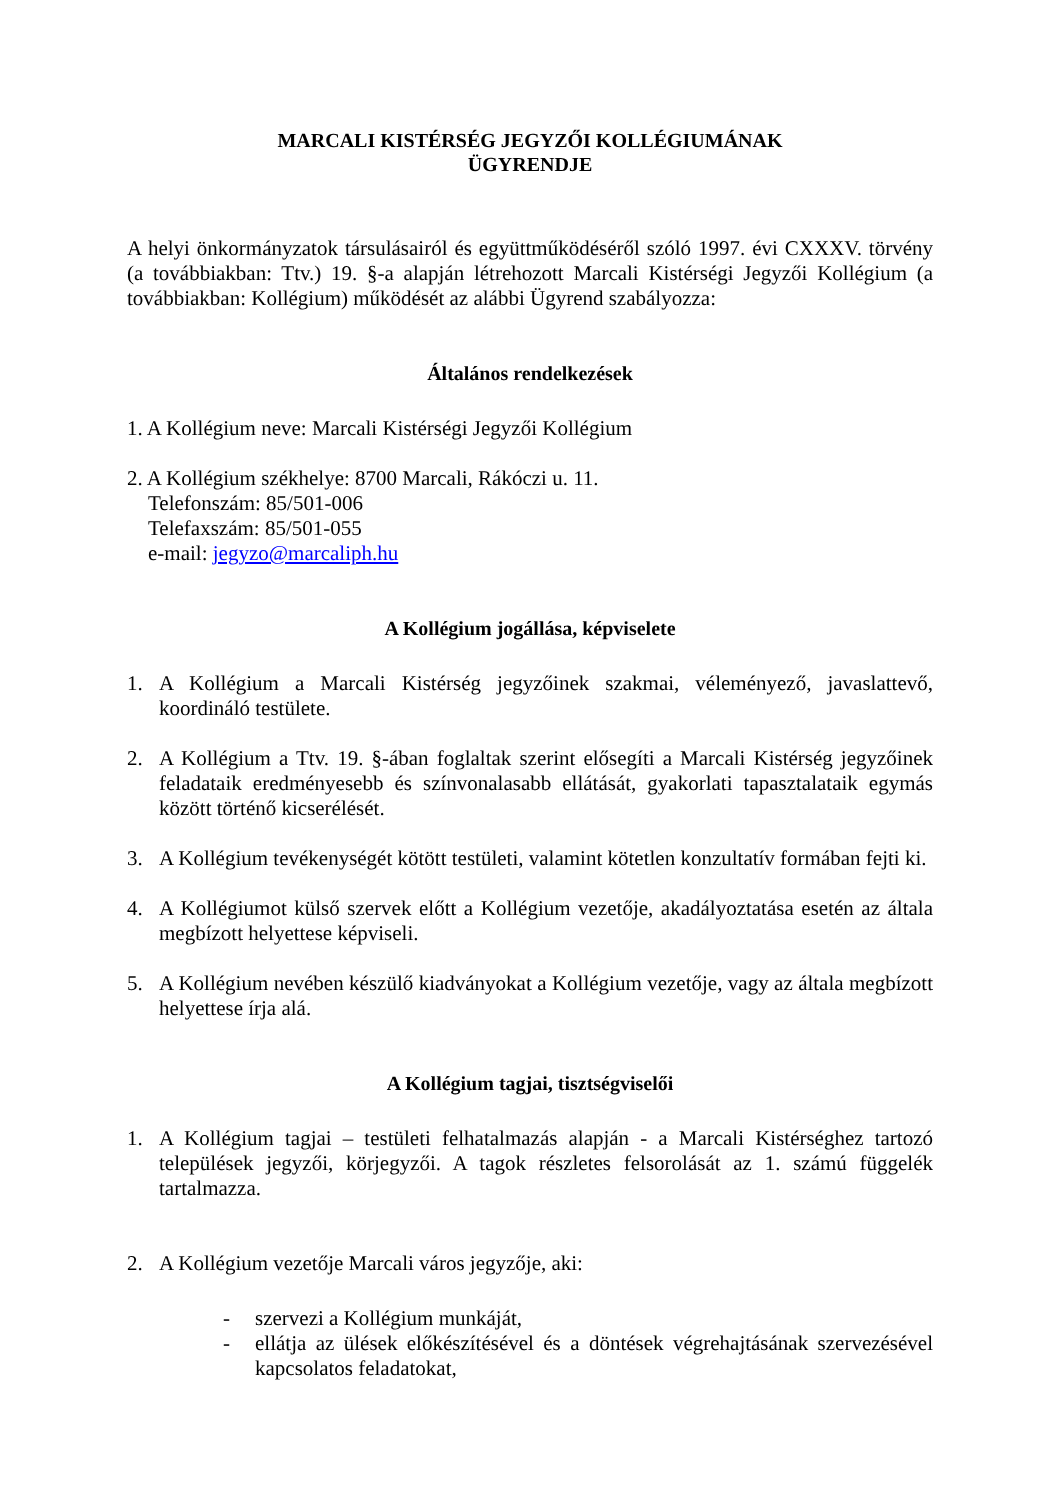MARCALI KISTÉRSÉG JEGYZŐI KOLLÉGIUMÁNAK
ÜGYRENDJE
A helyi önkormányzatok társulásairól és együttműködéséről szóló 1997. évi CXXXV. törvény (a továbbiakban: Ttv.) 19. §-a alapján létrehozott Marcali Kistérségi Jegyzői Kollégium (a továbbiakban: Kollégium) működését az alábbi Ügyrend szabályozza:
Általános rendelkezések
1. A Kollégium neve: Marcali Kistérségi Jegyzői Kollégium
2. A Kollégium székhelye: 8700 Marcali, Rákóczi u. 11.
Telefonszám: 85/501-006
Telefaxszám: 85/501-055
e-mail: jegyzo@marcaliph.hu
A Kollégium jogállása, képviselete
1. A Kollégium a Marcali Kistérség jegyzőinek szakmai, véleményező, javaslattevő, koordináló testülete.
2. A Kollégium a Ttv. 19. §-ában foglaltak szerint elősegíti a Marcali Kistérség jegyzőinek feladataik eredményesebb és színvonalasabb ellátását, gyakorlati tapasztalataik egymás között történő kicserélését.
3. A Kollégium tevékenységét kötött testületi, valamint kötetlen konzultatív formában fejti ki.
4. A Kollégiumot külső szervek előtt a Kollégium vezetője, akadályoztatása esetén az általa megbízott helyettese képviseli.
5. A Kollégium nevében készülő kiadványokat a Kollégium vezetője, vagy az általa megbízott helyettese írja alá.
A Kollégium tagjai, tisztségviselői
1. A Kollégium tagjai – testületi felhatalmazás alapján - a Marcali Kistérséghez tartozó települések jegyzői, körjegyzői. A tagok részletes felsorolását az 1. számú függelék tartalmazza.
2. A Kollégium vezetője Marcali város jegyzője, aki:
- szervezi a Kollégium munkáját,
- ellátja az ülések előkészítésével és a döntések végrehajtásának szervezésével kapcsolatos feladatokat,